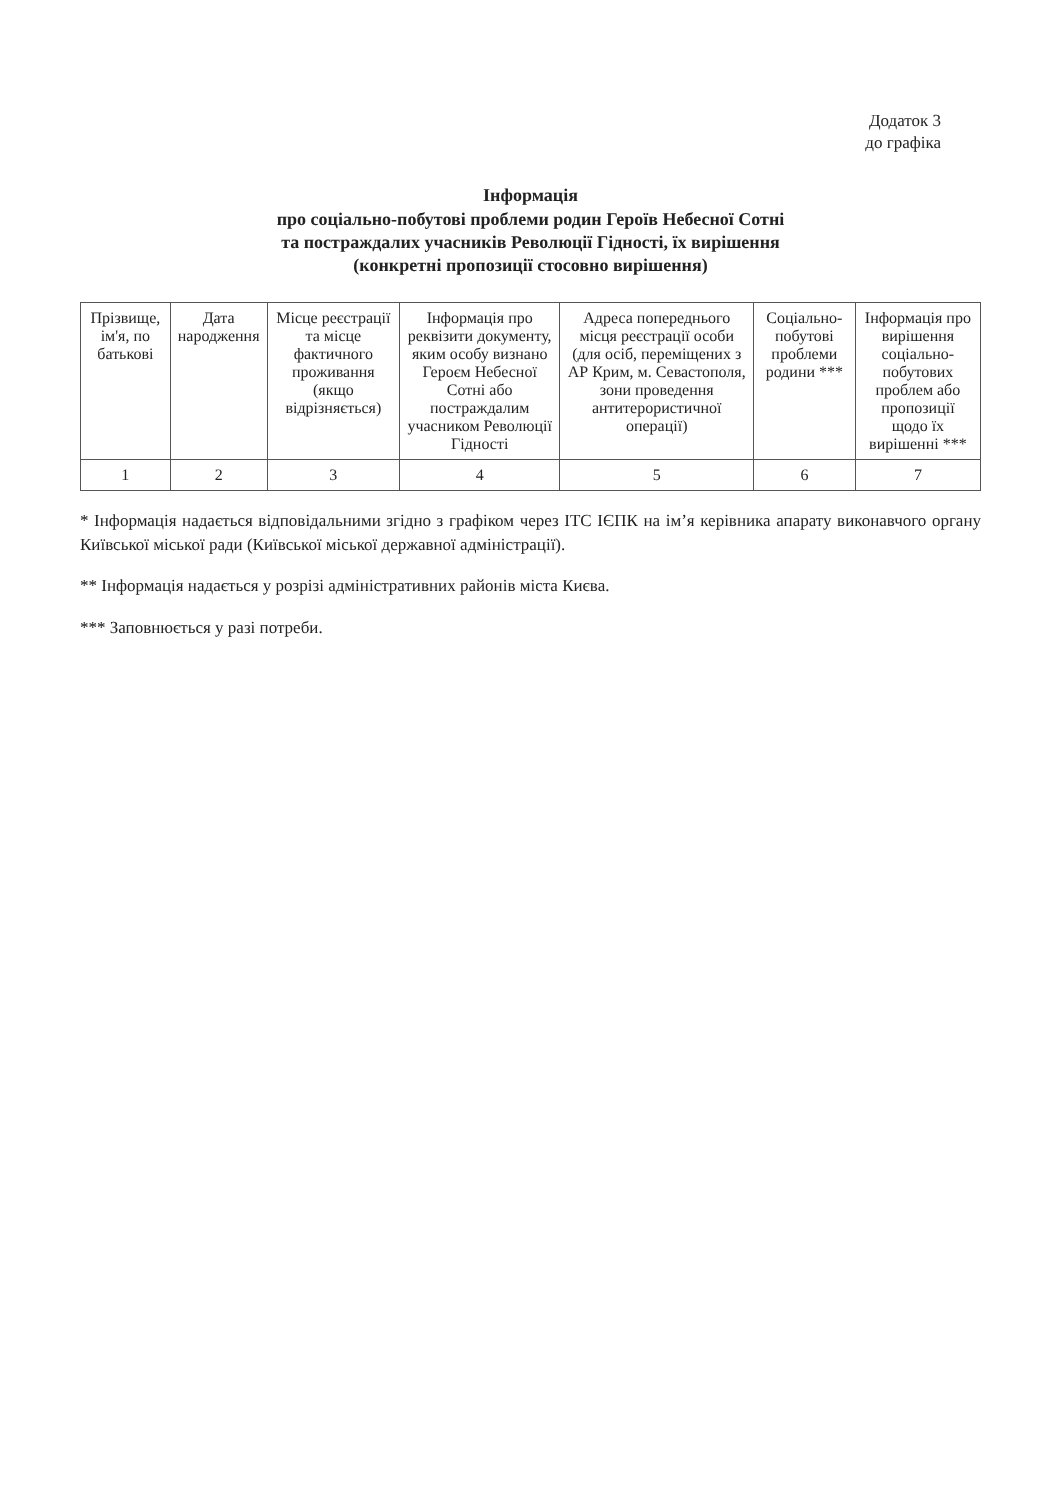Додаток 3
до графіка
Інформація
про соціально-побутові проблеми родин Героїв Небесної Сотні
та постраждалих учасників Революції Гідності, їх вирішення
(конкретні пропозиції стосовно вирішення)
| Прізвище, ім'я, по батькові | Дата народження | Місце реєстрації та місце фактичного проживання (якщо відрізняється) | Інформація про реквізити документу, яким особу визнано Героєм Небесної Сотні або постраждалим учасником Революції Гідності | Адреса попереднього місця реєстрації особи (для осіб, переміщених з АР Крим, м. Севастополя, зони проведення антитерористичної операції) | Соціально-побутові проблеми родини *** | Інформація про вирішення соціально-побутових проблем або пропозиції щодо їх вирішенні *** |
| --- | --- | --- | --- | --- | --- | --- |
| 1 | 2 | 3 | 4 | 5 | 6 | 7 |
* Інформація надається відповідальними згідно з графіком через ІТС ІЄПК на ім’я керівника апарату виконавчого органу Київської міської ради (Київської міської державної адміністрації).
** Інформація надається у розрізі адміністративних районів міста Києва.
*** Заповнюється у разі потреби.